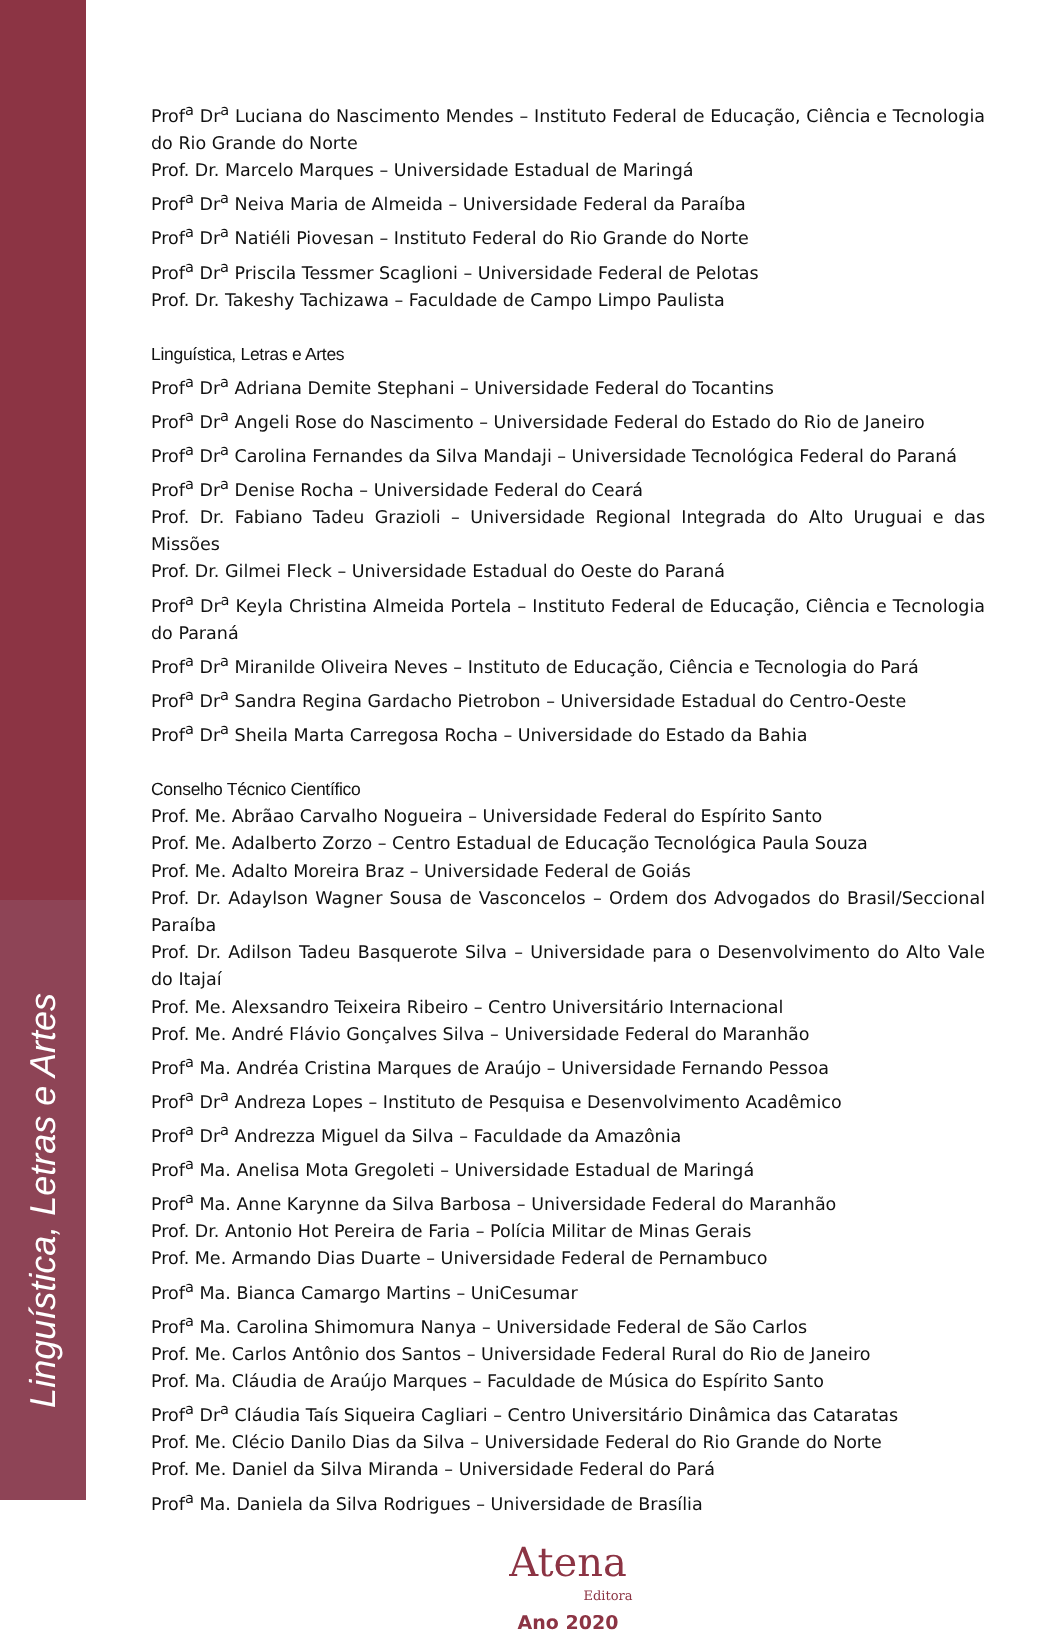Linguística, Letras e Artes
Prof<sup>a</sup> Dr<sup>a</sup> Luciana do Nascimento Mendes – Instituto Federal de Educação, Ciência e Tecnologia do Rio Grande do Norte
Prof. Dr. Marcelo Marques – Universidade Estadual de Maringá
Prof<sup>a</sup> Dr<sup>a</sup> Neiva Maria de Almeida – Universidade Federal da Paraíba
Prof<sup>a</sup> Dr<sup>a</sup> Natiéli Piovesan – Instituto Federal do Rio Grande do Norte
Prof<sup>a</sup> Dr<sup>a</sup> Priscila Tessmer Scaglioni – Universidade Federal de Pelotas
Prof. Dr. Takeshy Tachizawa – Faculdade de Campo Limpo Paulista
Linguística, Letras e Artes
Prof<sup>a</sup> Dr<sup>a</sup> Adriana Demite Stephani – Universidade Federal do Tocantins
Prof<sup>a</sup> Dr<sup>a</sup> Angeli Rose do Nascimento – Universidade Federal do Estado do Rio de Janeiro
Prof<sup>a</sup> Dr<sup>a</sup> Carolina Fernandes da Silva Mandaji – Universidade Tecnológica Federal do Paraná
Prof<sup>a</sup> Dr<sup>a</sup> Denise Rocha – Universidade Federal do Ceará
Prof. Dr. Fabiano Tadeu Grazioli – Universidade Regional Integrada do Alto Uruguai e das Missões
Prof. Dr. Gilmei Fleck – Universidade Estadual do Oeste do Paraná
Prof<sup>a</sup> Dr<sup>a</sup> Keyla Christina Almeida Portela – Instituto Federal de Educação, Ciência e Tecnologia do Paraná
Prof<sup>a</sup> Dr<sup>a</sup> Miranilde Oliveira Neves – Instituto de Educação, Ciência e Tecnologia do Pará
Prof<sup>a</sup> Dr<sup>a</sup> Sandra Regina Gardacho Pietrobon – Universidade Estadual do Centro-Oeste
Prof<sup>a</sup> Dr<sup>a</sup> Sheila Marta Carregosa Rocha – Universidade do Estado da Bahia
Conselho Técnico Científico
Prof. Me. Abrãao Carvalho Nogueira – Universidade Federal do Espírito Santo
Prof. Me. Adalberto Zorzo – Centro Estadual de Educação Tecnológica Paula Souza
Prof. Me. Adalto Moreira Braz – Universidade Federal de Goiás
Prof. Dr. Adaylson Wagner Sousa de Vasconcelos – Ordem dos Advogados do Brasil/Seccional Paraíba
Prof. Dr. Adilson Tadeu Basquerote Silva – Universidade para o Desenvolvimento do Alto Vale do Itajaí
Prof. Me. Alexsandro Teixeira Ribeiro – Centro Universitário Internacional
Prof. Me. André Flávio Gonçalves Silva – Universidade Federal do Maranhão
Prof<sup>a</sup> Ma. Andréa Cristina Marques de Araújo – Universidade Fernando Pessoa
Prof<sup>a</sup> Dr<sup>a</sup> Andreza Lopes – Instituto de Pesquisa e Desenvolvimento Acadêmico
Prof<sup>a</sup> Dr<sup>a</sup> Andrezza Miguel da Silva – Faculdade da Amazônia
Prof<sup>a</sup> Ma. Anelisa Mota Gregoleti – Universidade Estadual de Maringá
Prof<sup>a</sup> Ma. Anne Karynne da Silva Barbosa – Universidade Federal do Maranhão
Prof. Dr. Antonio Hot Pereira de Faria – Polícia Militar de Minas Gerais
Prof. Me. Armando Dias Duarte – Universidade Federal de Pernambuco
Prof<sup>a</sup> Ma. Bianca Camargo Martins – UniCesumar
Prof<sup>a</sup> Ma. Carolina Shimomura Nanya – Universidade Federal de São Carlos
Prof. Me. Carlos Antônio dos Santos – Universidade Federal Rural do Rio de Janeiro
Prof. Ma. Cláudia de Araújo Marques – Faculdade de Música do Espírito Santo
Prof<sup>a</sup> Dr<sup>a</sup> Cláudia Taís Siqueira Cagliari – Centro Universitário Dinâmica das Cataratas
Prof. Me. Clécio Danilo Dias da Silva – Universidade Federal do Rio Grande do Norte
Prof. Me. Daniel da Silva Miranda – Universidade Federal do Pará
Prof<sup>a</sup> Ma. Daniela da Silva Rodrigues – Universidade de Brasília
Atena
Editora
Ano 2020